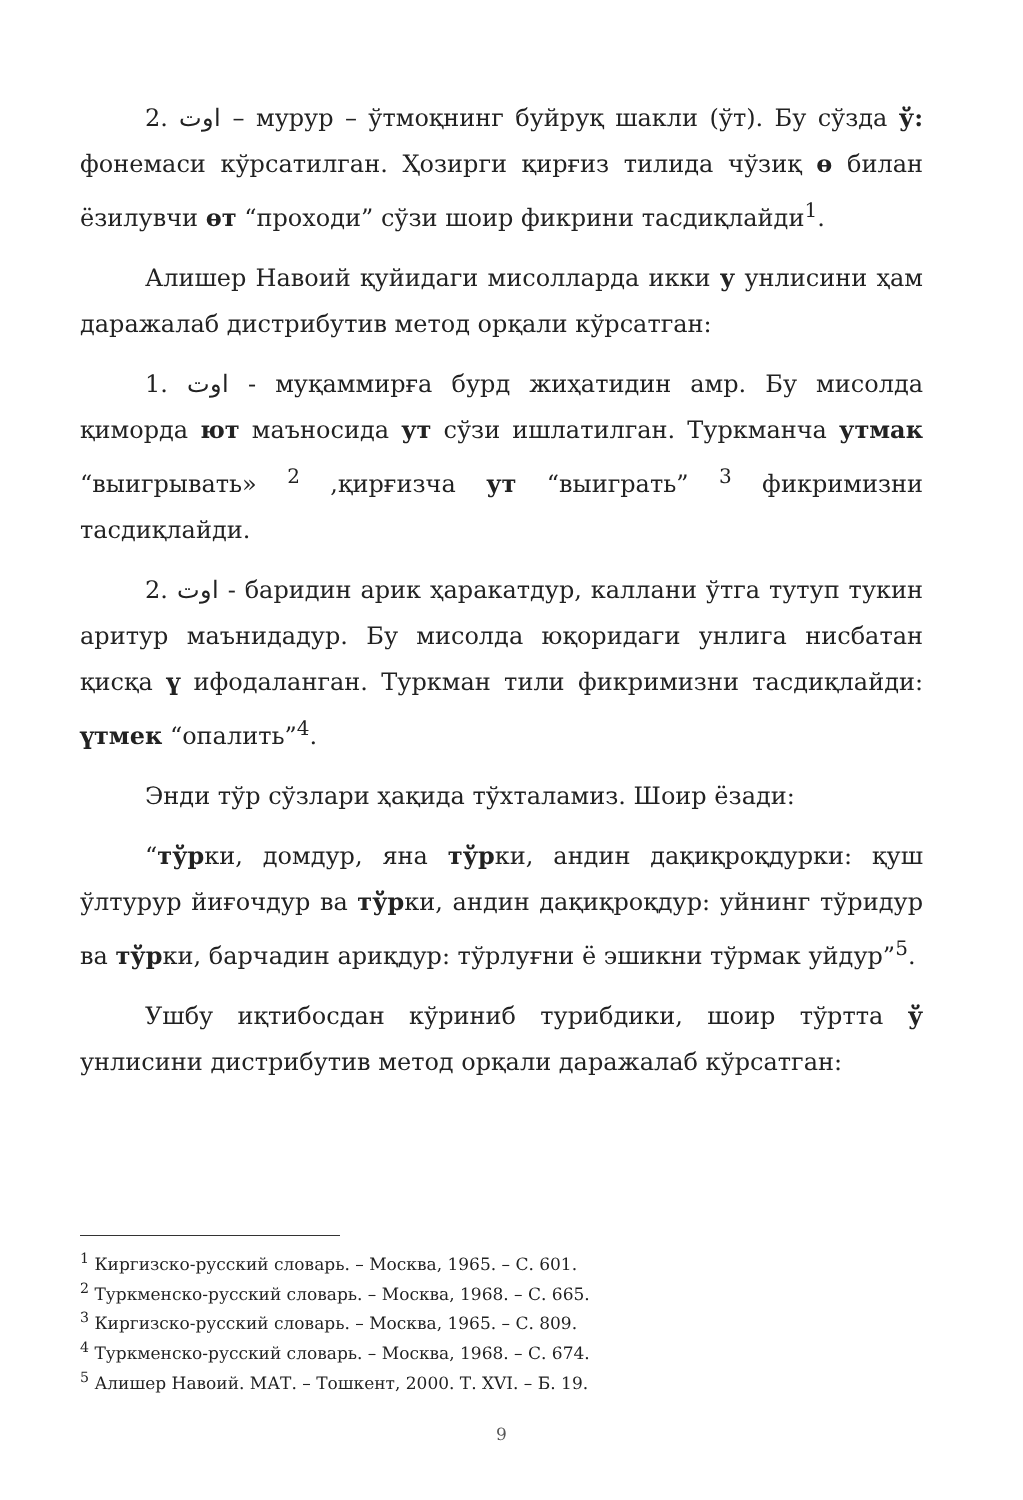2. اوت – мурур – ўтмоқнинг буйруқ шакли (ўт). Бу сўзда ў: фонемаси кўрсатилган. Ҳозирги қирғиз тилида чўзиқ ө билан ёзилувчи өт “проходи” сўзи шоир фикрини тасдиқлайди<sup>1</sup>.
Алишер Навоий қуйидаги мисолларда икки у унлисини ҳам даражалаб дистрибутив метод орқали кўрсатган:
1. اوت - муқаммирға бурд жиҳатидин амр. Бу мисолда қиморда ют маъносида ут сўзи ишлатилган. Туркманча утмак “выигрывать» <sup>2</sup> ,қирғизча ут “выиграть” <sup>3</sup> фикримизни тасдиқлайди.
2. اوت - баридин арик ҳаракатдур, каллани ўтга тутуп тукин аритур маънидадур. Бу мисолда юқоридаги унлига нисбатан қисқа ү ифодаланган. Туркман тили фикримизни тасдиқлайди: үтмек “опалить”<sup>4</sup>.
Энди тўр сўзлари ҳақида тўхталамиз. Шоир ёзади:
“тўрки, домдур, яна тўрки, андин дақиқроқдурки: қуш ўлтурур йиғочдур ва тўрки, андин дақиқроқдур: уйнинг тўридур ва тўрки, барчадин ариқдур: тўрлуғни ё эшикни тўрмак уйдур”<sup>5</sup>.
Ушбу иқтибосдан кўриниб турибдики, шоир тўртта ў унлисини дистрибутив метод орқали даражалаб кўрсатган:
<sup>1</sup> Киргизско-русский словарь. – Москва, 1965. – С. 601.
<sup>2</sup> Туркменско-русский словарь. – Москва, 1968. – С. 665.
<sup>3</sup> Киргизско-русский словарь. – Москва, 1965. – С. 809.
<sup>4</sup> Туркменско-русский словарь. – Москва, 1968. – С. 674.
<sup>5</sup> Алишер Навоий. МАТ. – Тошкент, 2000. Т. XVI. – Б. 19.
9